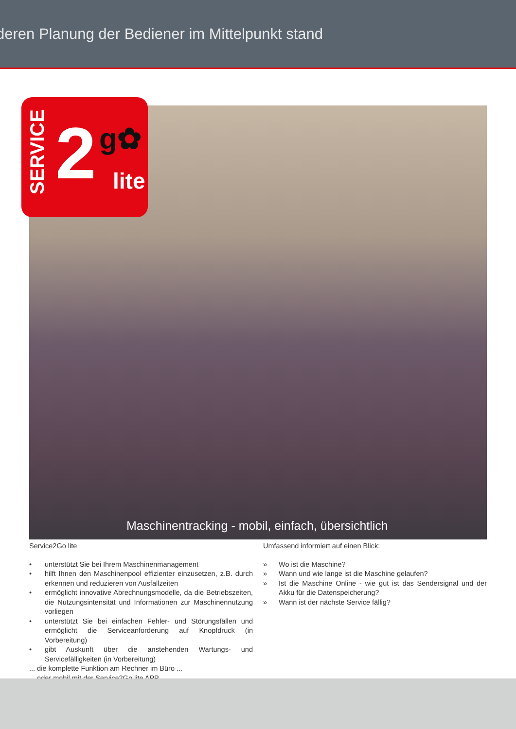deren Planung der Bediener im Mittelpunkt stand
SERVICE
2 g✿
lite
Maschinentracking - mobil, einfach, übersichtlich
Service2Go lite
• unterstützt Sie bei Ihrem Maschinenmanagement
• hilft Ihnen den Maschinenpool effizienter einzusetzen, z.B. durch erkennen und reduzieren von Ausfallzeiten
• ermöglicht innovative Abrechnungsmodelle, da die Betriebszeiten, die Nutzungsintensität und Informationen zur Maschinennutzung vorliegen
• unterstützt Sie bei einfachen Fehler- und Störungsfällen und ermöglicht die Serviceanforderung auf Knopfdruck (in Vorbereitung)
• gibt Auskunft über die anstehenden Wartungs- und Servicefälligkeiten (in Vorbereitung)
... die komplette Funktion am Rechner im Büro ...
... oder mobil mit der Service2Go lite APP
Umfassend informiert auf einen Blick:
» Wo ist die Maschine?
» Wann und wie lange ist die Maschine gelaufen?
» Ist die Maschine Online - wie gut ist das Sendersignal und der Akku für die Datenspeicherung?
» Wann ist der nächste Service fällig?